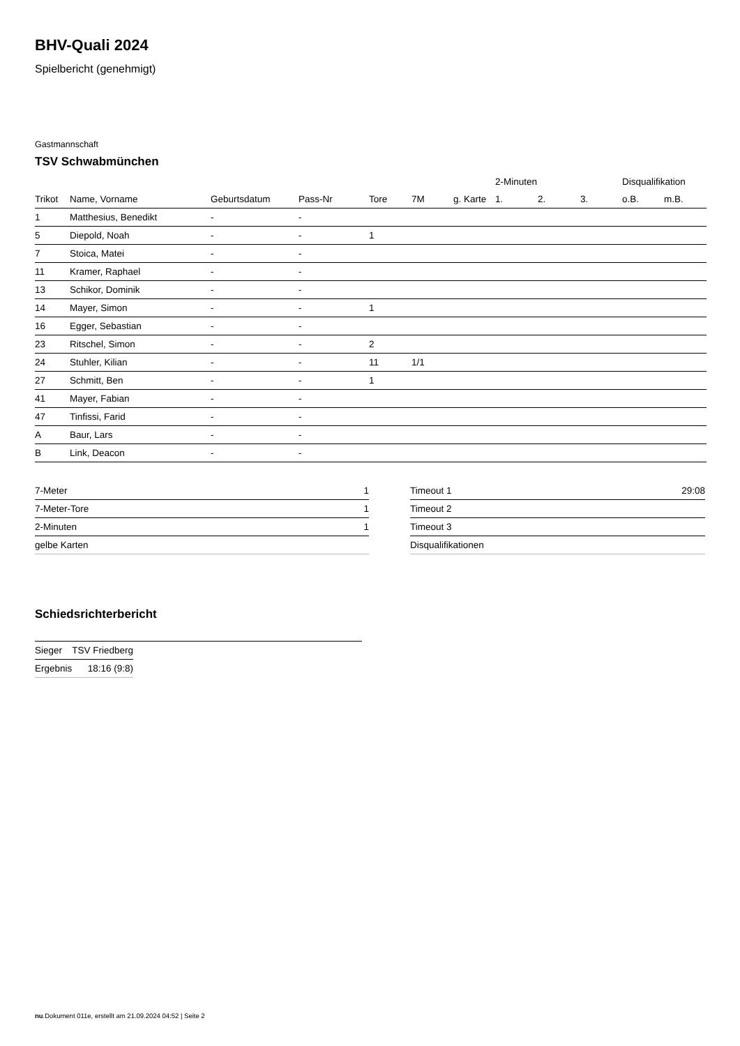BHV-Quali 2024
Spielbericht (genehmigt)
Gastmannschaft
TSV Schwabmünchen
| | | | | | | | 2-Minuten | | | Disqualifikation | |
| --- | --- | --- | --- | --- | --- | --- | --- | --- | --- | --- | --- |
| Trikot | Name, Vorname | Geburtsdatum | Pass-Nr | Tore | 7M | g. Karte | 1. | 2. | 3. | o.B. | m.B. |
| 1 | Matthesius, Benedikt | - | - | | | | | | | | |
| 5 | Diepold, Noah | - | - | 1 | | | | | | | |
| 7 | Stoica, Matei | - | - | | | | | | | | |
| 11 | Kramer, Raphael | - | - | | | | | | | | |
| 13 | Schikor, Dominik | - | - | | | | | | | | |
| 14 | Mayer, Simon | - | - | 1 | | | | | | | |
| 16 | Egger, Sebastian | - | - | | | | | | | | |
| 23 | Ritschel, Simon | - | - | 2 | | | | | | | |
| 24 | Stuhler, Kilian | - | - | 11 | 1/1 | | | | | | |
| 27 | Schmitt, Ben | - | - | 1 | | | | | | | |
| 41 | Mayer, Fabian | - | - | | | | | | | | |
| 47 | Tinfissi, Farid | - | - | | | | | | | | |
| A | Baur, Lars | - | - | | | | | | | | |
| B | Link, Deacon | - | - | | | | | | | | |
| 7-Meter | 1 |
| 7-Meter-Tore | 1 |
| 2-Minuten | 1 |
| gelbe Karten | |
| Timeout 1 | 29:08 |
| Timeout 2 | |
| Timeout 3 | |
| Disqualifikationen | |
Schiedsrichterbericht
| Sieger | TSV Friedberg |
| Ergebnis | 18:16 (9:8) |
nu.Dokument 011e, erstellt am 21.09.2024 04:52 | Seite 2